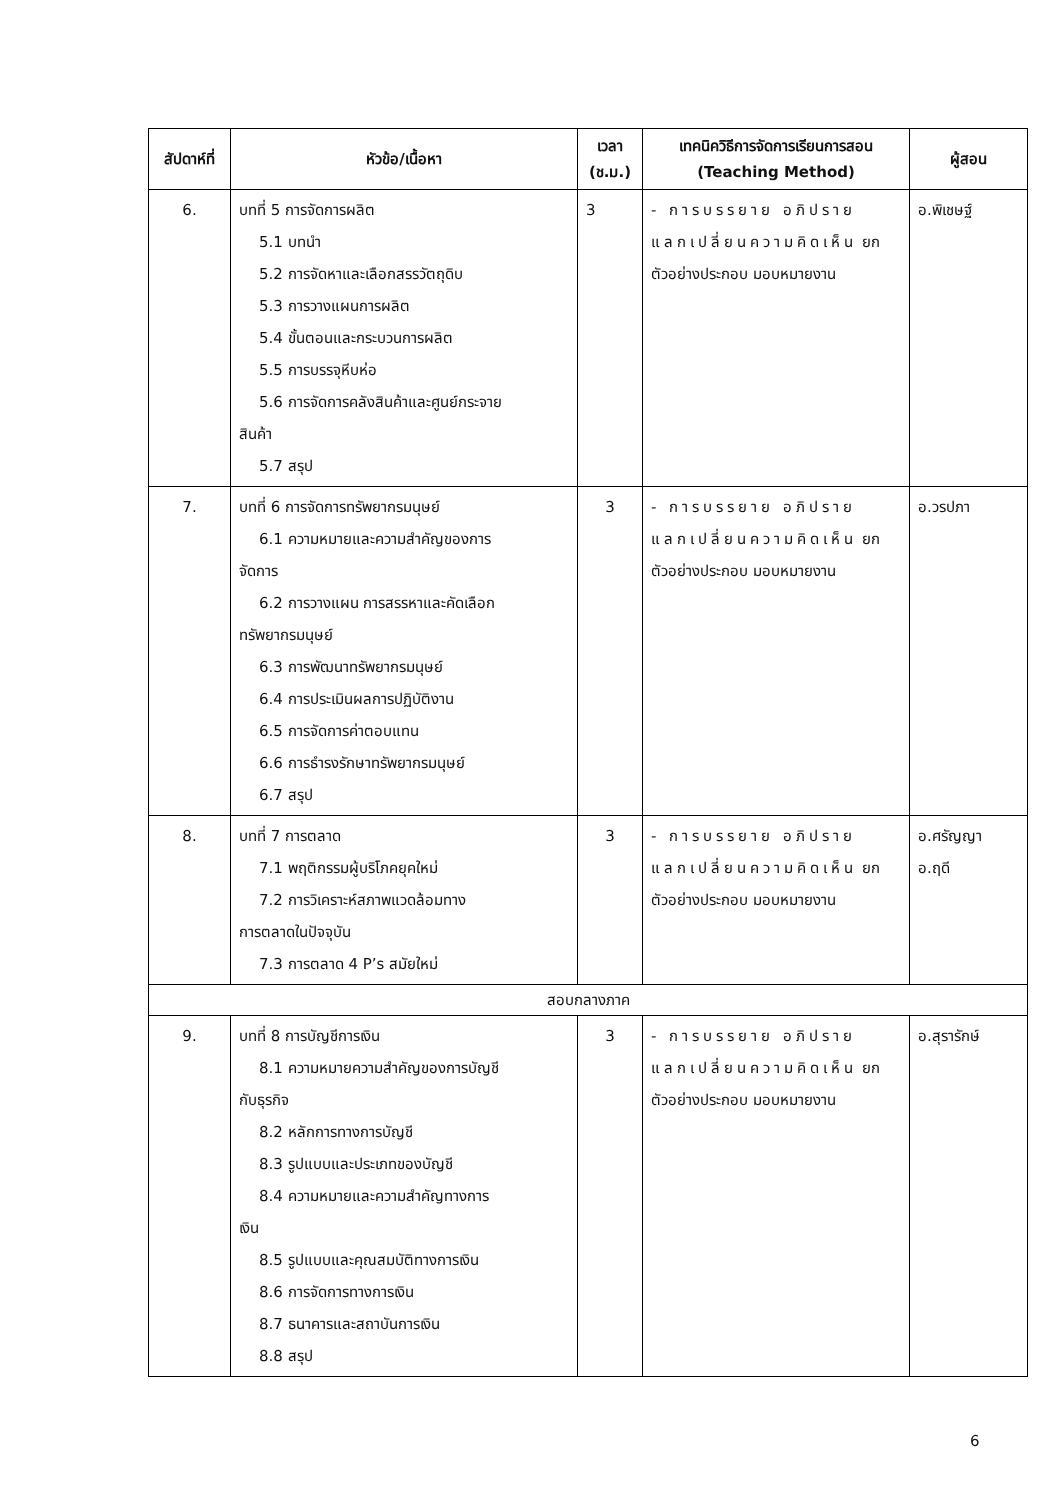| สัปดาห์ที่ | หัวข้อ/เนื้อหา | เวลา (ช.ม.) | เทคนิควิธีการจัดการเรียนการสอน (Teaching Method) | ผู้สอน |
| --- | --- | --- | --- | --- |
| 6. | บทที่ 5 การจัดการผลิต 5.1 บทนำ 5.2 การจัดหาและเลือกสรรวัตถุดิบ 5.3 การวางแผนการผลิต 5.4 ขั้นตอนและกระบวนการผลิต 5.5 การบรรจุหีบห่อ 5.6 การจัดการคลังสินค้าและศูนย์กระจาย สินค้า 5.7 สรุป | 3 | - การบรรยาย อภิปราย แลกเปลี่ยนความคิดเห็น ยกตัวอย่างประกอบ มอบหมายงาน | อ.พิเชษฐ์ |
| 7. | บทที่ 6 การจัดการทรัพยากรมนุษย์ 6.1 ความหมายและความสำคัญของการ จัดการ 6.2 การวางแผน การสรรหาและคัดเลือก ทรัพยากรมนุษย์ 6.3 การพัฒนาทรัพยากรมนุษย์ 6.4 การประเมินผลการปฏิบัติงาน 6.5 การจัดการค่าตอบแทน 6.6 การธำรงรักษาทรัพยากรมนุษย์ 6.7 สรุป | 3 | - การบรรยาย อภิปราย แลกเปลี่ยนความคิดเห็น ยกตัวอย่างประกอบ มอบหมายงาน | อ.วรปภา |
| 8. | บทที่ 7 การตลาด 7.1 พฤติกรรมผู้บริโภคยุคใหม่ 7.2 การวิเคราะห์สภาพแวดล้อมทาง การตลาดในปัจจุบัน 7.3 การตลาด 4 P’s สมัยใหม่ | 3 | - การบรรยาย อภิปราย แลกเปลี่ยนความคิดเห็น ยกตัวอย่างประกอบ มอบหมายงาน | อ.ศรัญญา อ.ฤดี |
| สอบกลางภาค | | | | |
| 9. | บทที่ 8 การบัญชีการเงิน 8.1 ความหมายความสำคัญของการบัญชี กับธุรกิจ 8.2 หลักการทางการบัญชี 8.3 รูปแบบและประเภทของบัญชี 8.4 ความหมายและความสำคัญทางการ เงิน 8.5 รูปแบบและคุณสมบัติทางการเงิน 8.6 การจัดการทางการเงิน 8.7 ธนาคารและสถาบันการเงิน 8.8 สรุป | 3 | - การบรรยาย อภิปราย แลกเปลี่ยนความคิดเห็น ยกตัวอย่างประกอบ มอบหมายงาน | อ.สุรารักษ์ |
6